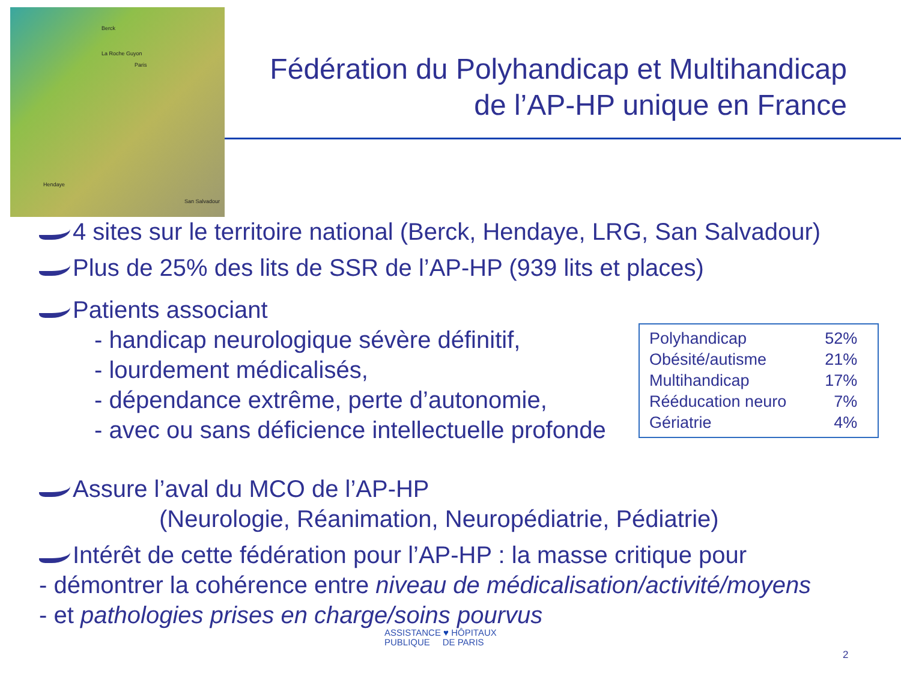Berck
La Roche Guyon
Paris
Hendaye
San Salvadour
Fédération du Polyhandicap et Multihandicap
de l’AP-HP unique en France
4 sites sur le territoire national (Berck, Hendaye, LRG, San Salvadour)
Plus de 25% des lits de SSR de l’AP-HP (939 lits et places)
Patients associant
- handicap neurologique sévère définitif,
- lourdement médicalisés,
- dépendance extrême, perte d’autonomie,
- avec ou sans déficience intellectuelle profonde
Assure l’aval du MCO de l’AP-HP
(Neurologie, Réanimation, Neuropédiatrie, Pédiatrie)
Intérêt de cette fédération pour l’AP-HP : la masse critique pour
- démontrer la cohérence entre niveau de médicalisation/activité/moyens
- et pathologies prises en charge/soins pourvus
| Polyhandicap | 52% |
| Obésité/autisme | 21% |
| Multihandicap | 17% |
| Rééducation neuro | 7% |
| Gériatrie | 4% |
ASSISTANCE ♥ HÔPITAUX
PUBLIQUE DE PARIS
2